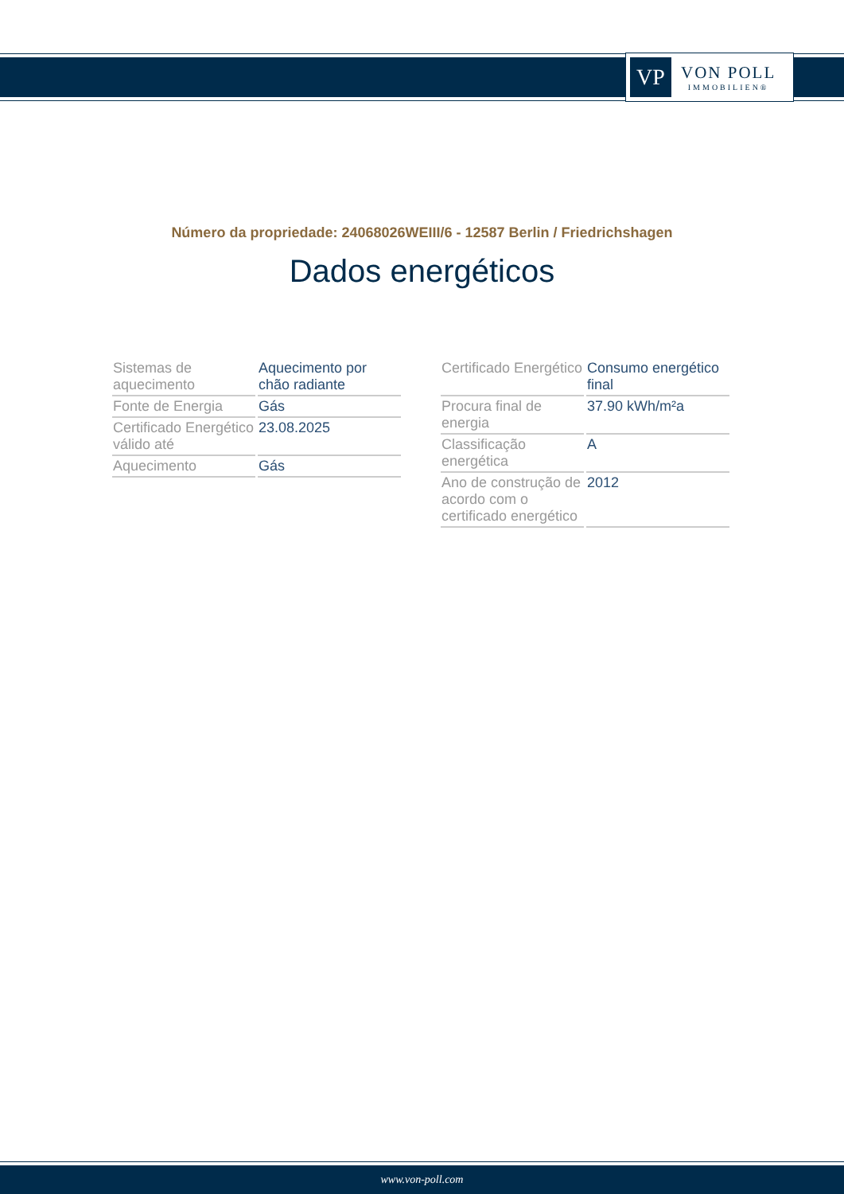VP
VON POLL
IMMOBILIEN®
Número da propriedade: 24068026WEIII/6 - 12587 Berlin / Friedrichshagen
Dados energéticos
| Sistemas de aquecimento | Aquecimento por chão radiante |
| Fonte de Energia | Gás |
| Certificado Energético válido até | 23.08.2025 |
| Aquecimento | Gás |
| Certificado Energético | Consumo energético final |
| Procura final de energia | 37.90 kWh/m²a |
| Classificação energética | A |
| Ano de construção de acordo com o certificado energético | 2012 |
www.von-poll.com